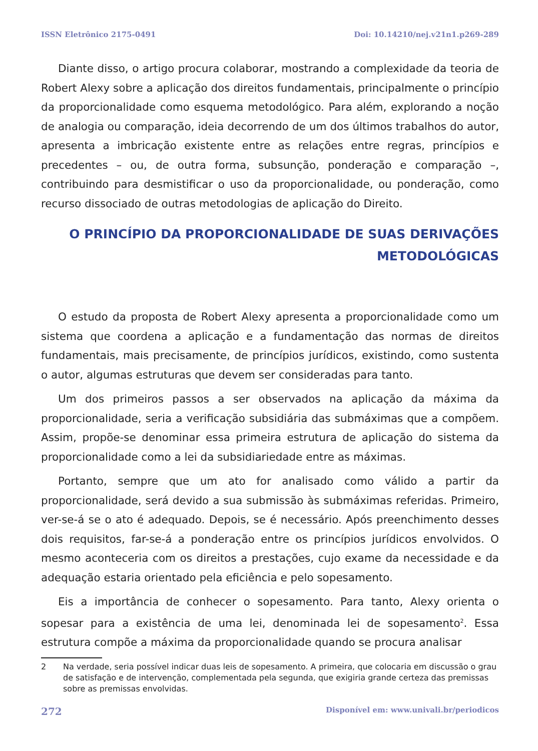ISSN Eletrônico 2175-0491 Doi: 10.14210/nej.v21n1.p269-289
Diante disso, o artigo procura colaborar, mostrando a complexidade da teoria de Robert Alexy sobre a aplicação dos direitos fundamentais, principalmente o princípio da proporcionalidade como esquema metodológico. Para além, explorando a noção de analogia ou comparação, ideia decorrendo de um dos últimos trabalhos do autor, apresenta a imbricação existente entre as relações entre regras, princípios e precedentes – ou, de outra forma, subsunção, ponderação e comparação –, contribuindo para desmistificar o uso da proporcionalidade, ou ponderação, como recurso dissociado de outras metodologias de aplicação do Direito.
O PRINCÍPIO DA PROPORCIONALIDADE DE SUAS DERIVAÇÕES METODOLÓGICAS
O estudo da proposta de Robert Alexy apresenta a proporcionalidade como um sistema que coordena a aplicação e a fundamentação das normas de direitos fundamentais, mais precisamente, de princípios jurídicos, existindo, como sustenta o autor, algumas estruturas que devem ser consideradas para tanto.
Um dos primeiros passos a ser observados na aplicação da máxima da proporcionalidade, seria a verificação subsidiária das submáximas que a compõem. Assim, propõe-se denominar essa primeira estrutura de aplicação do sistema da proporcionalidade como a lei da subsidiariedade entre as máximas.
Portanto, sempre que um ato for analisado como válido a partir da proporcionalidade, será devido a sua submissão às submáximas referidas. Primeiro, ver-se-á se o ato é adequado. Depois, se é necessário. Após preenchimento desses dois requisitos, far-se-á a ponderação entre os princípios jurídicos envolvidos. O mesmo aconteceria com os direitos a prestações, cujo exame da necessidade e da adequação estaria orientado pela eficiência e pelo sopesamento.
Eis a importância de conhecer o sopesamento. Para tanto, Alexy orienta o sopesar para a existência de uma lei, denominada lei de sopesamento<sup>2</sup>. Essa estrutura compõe a máxima da proporcionalidade quando se procura analisar
2 Na verdade, seria possível indicar duas leis de sopesamento. A primeira, que colocaria em discussão o grau de satisfação e de intervenção, complementada pela segunda, que exigiria grande certeza das premissas sobre as premissas envolvidas.
272 Disponível em: www.univali.br/periodicos